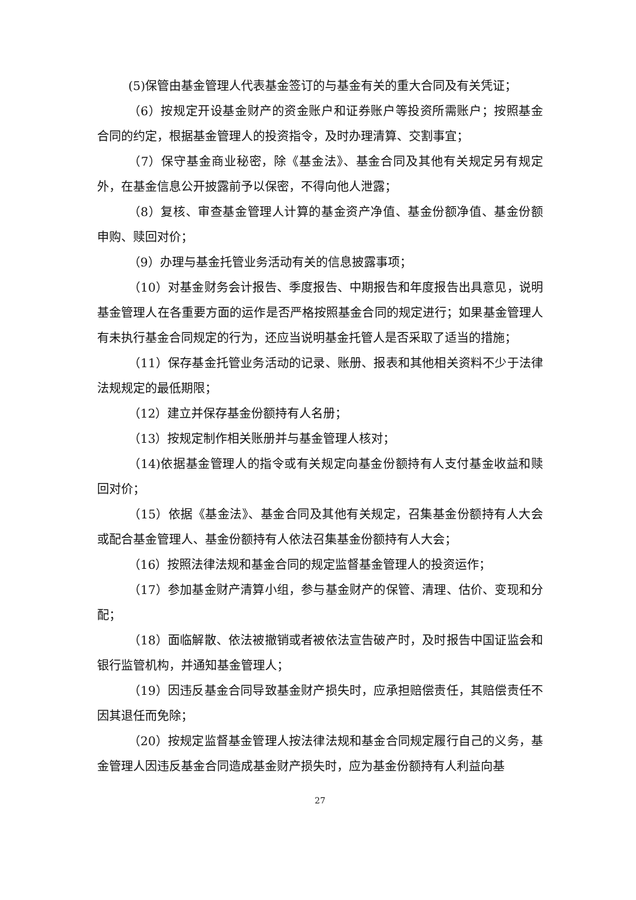(5)保管由基金管理人代表基金签订的与基金有关的重大合同及有关凭证；
（6）按规定开设基金财产的资金账户和证券账户等投资所需账户；按照基金合同的约定，根据基金管理人的投资指令，及时办理清算、交割事宜；
（7）保守基金商业秘密，除《基金法》、基金合同及其他有关规定另有规定外，在基金信息公开披露前予以保密，不得向他人泄露；
（8）复核、审查基金管理人计算的基金资产净值、基金份额净值、基金份额申购、赎回对价；
（9）办理与基金托管业务活动有关的信息披露事项；
（10）对基金财务会计报告、季度报告、中期报告和年度报告出具意见，说明基金管理人在各重要方面的运作是否严格按照基金合同的规定进行；如果基金管理人有未执行基金合同规定的行为，还应当说明基金托管人是否采取了适当的措施；
（11）保存基金托管业务活动的记录、账册、报表和其他相关资料不少于法律法规规定的最低期限；
（12）建立并保存基金份额持有人名册；
（13）按规定制作相关账册并与基金管理人核对；
（14)依据基金管理人的指令或有关规定向基金份额持有人支付基金收益和赎回对价；
（15）依据《基金法》、基金合同及其他有关规定，召集基金份额持有人大会或配合基金管理人、基金份额持有人依法召集基金份额持有人大会；
（16）按照法律法规和基金合同的规定监督基金管理人的投资运作；
（17）参加基金财产清算小组，参与基金财产的保管、清理、估价、变现和分配；
（18）面临解散、依法被撤销或者被依法宣告破产时，及时报告中国证监会和银行监管机构，并通知基金管理人；
（19）因违反基金合同导致基金财产损失时，应承担赔偿责任，其赔偿责任不因其退任而免除；
（20）按规定监督基金管理人按法律法规和基金合同规定履行自己的义务，基金管理人因违反基金合同造成基金财产损失时，应为基金份额持有人利益向基
27